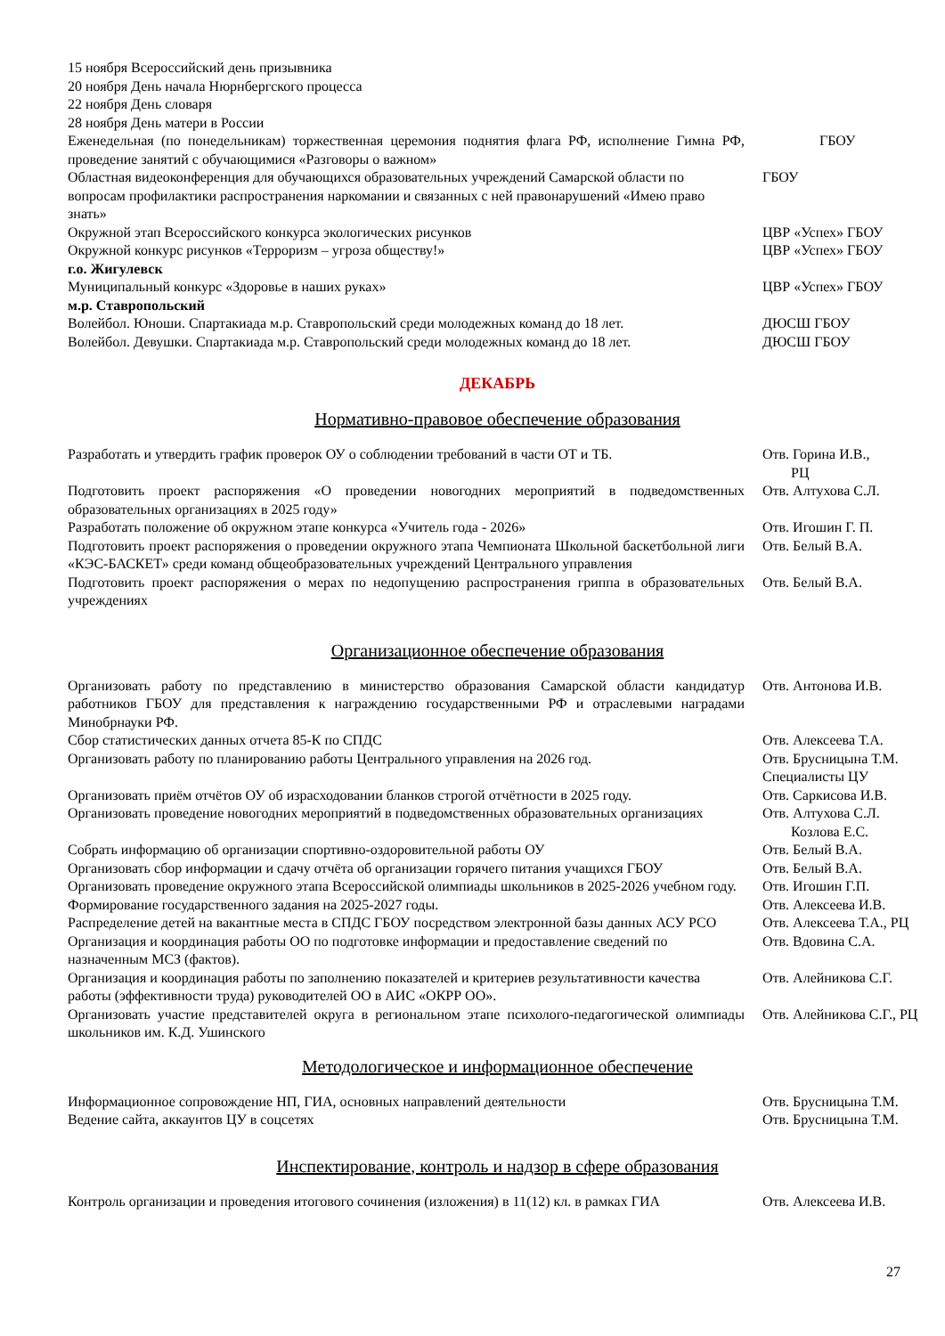| 15 ноября Всероссийский день призывника | |
| 20 ноября День начала Нюрнбергского процесса | |
| 22 ноября День словаря | |
| 28 ноября День матери в России | |
| Еженедельная (по понедельникам) торжественная церемония поднятия флага РФ, исполнение Гимна РФ, проведение занятий с обучающимися «Разговоры о важном» | ГБОУ |
| Областная видеоконференция для обучающихся образовательных учреждений Самарской области по вопросам профилактики распространения наркомании и связанных с ней правонарушений «Имею право знать» | ГБОУ |
| Окружной этап Всероссийского конкурса экологических рисунков | ЦВР «Успех» ГБОУ |
| Окружной конкурс рисунков «Терроризм – угроза обществу!» | ЦВР «Успех» ГБОУ |
| г.о. Жигулевск | |
| Муниципальный конкурс «Здоровье в наших руках» | ЦВР «Успех» ГБОУ |
| м.р. Ставропольский | |
| Волейбол. Юноши. Спартакиада м.р. Ставропольский среди молодежных команд до 18 лет. | ДЮСШ ГБОУ |
| Волейбол. Девушки. Спартакиада м.р. Ставропольский среди молодежных команд до 18 лет. | ДЮСШ ГБОУ |
ДЕКАБРЬ
Нормативно-правовое обеспечение образования
| Разработать и утвердить график проверок ОУ о соблюдении требований в части ОТ и ТБ. | Отв. Горина И.В., РЦ |
| Подготовить проект распоряжения «О проведении новогодних мероприятий в подведомственных образовательных организациях в 2025 году» | Отв. Алтухова С.Л. |
| Разработать положение об окружном этапе конкурса «Учитель года - 2026» | Отв. Игошин Г. П. |
| Подготовить проект распоряжения о проведении окружного этапа Чемпионата Школьной баскетбольной лиги «КЭС-БАСКЕТ» среди команд общеобразовательных учреждений Центрального управления | Отв. Белый В.А. |
| Подготовить проект распоряжения о мерах по недопущению распространения гриппа в образовательных учреждениях | Отв. Белый В.А. |
Организационное обеспечение образования
| Организовать работу по представлению в министерство образования Самарской области кандидатур работников ГБОУ для представления к награждению государственными РФ и отраслевыми наградами Минобрнауки РФ. | Отв. Антонова И.В. |
| Сбор статистических данных отчета 85-К по СПДС | Отв. Алексеева Т.А. |
| Организовать работу по планированию работы Центрального управления на 2026 год. | Отв. Брусницына Т.М. Специалисты ЦУ |
| Организовать приём отчётов ОУ об израсходовании бланков строгой отчётности в 2025 году. | Отв. Саркисова И.В. |
| Организовать проведение новогодних мероприятий в подведомственных образовательных организациях | Отв. Алтухова С.Л. Козлова Е.С. |
| Собрать информацию об организации спортивно-оздоровительной работы ОУ | Отв. Белый В.А. |
| Организовать сбор информации и сдачу отчёта об организации горячего питания учащихся ГБОУ | Отв. Белый В.А. |
| Организовать проведение окружного этапа Всероссийской олимпиады школьников в 2025-2026 учебном году. | Отв. Игошин Г.П. |
| Формирование государственного задания на 2025-2027 годы. | Отв. Алексеева И.В. |
| Распределение детей на вакантные места в СПДС ГБОУ посредством электронной базы данных АСУ РСО | Отв. Алексеева Т.А., РЦ |
| Организация и координация работы ОО по подготовке информации и предоставление сведений по назначенным МСЗ (фактов). | Отв. Вдовина С.А. |
| Организация и координация работы по заполнению показателей и критериев результативности качества работы (эффективности труда) руководителей ОО в АИС «ОКРР ОО». | Отв. Алейникова С.Г. |
| Организовать участие представителей округа в региональном этапе психолого-педагогической олимпиады школьников им. К.Д. Ушинского | Отв. Алейникова С.Г., РЦ |
Методологическое и информационное обеспечение
| Информационное сопровождение НП, ГИА, основных направлений деятельности | Отв. Брусницына Т.М. |
| Ведение сайта, аккаунтов ЦУ в соцсетях | Отв. Брусницына Т.М. |
Инспектирование, контроль и надзор в сфере образования
| Контроль организации и проведения итогового сочинения (изложения) в 11(12) кл. в рамках ГИА | Отв. Алексеева И.В. |
27